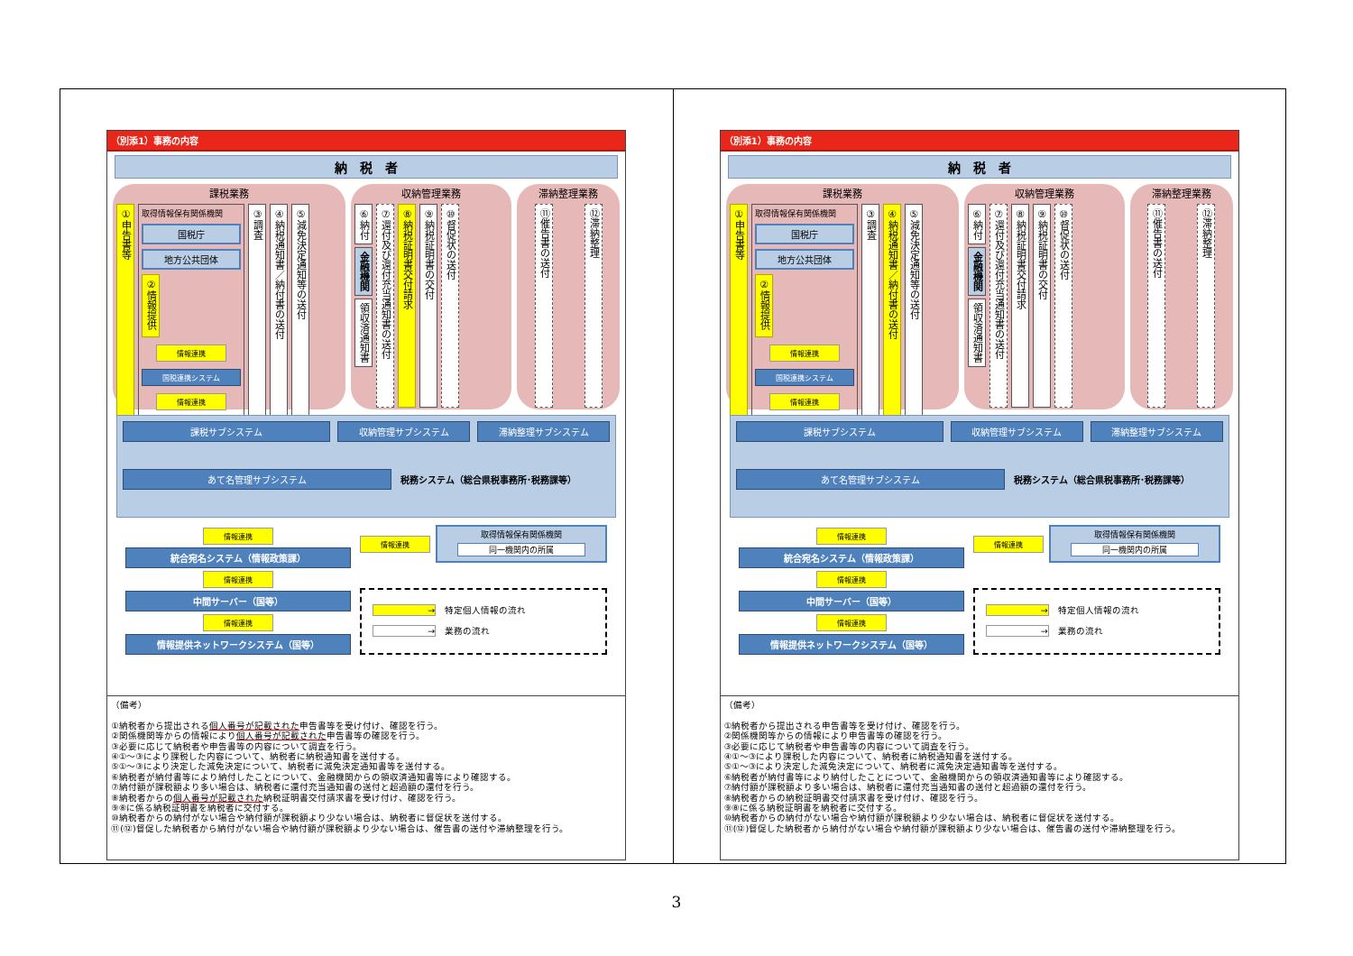（別添1）事務の内容
納　税　者
課税業務
①申告書等
取得情報保有関係機関
国税庁
地方公共団体
②情報提供
情報連携
国税連携システム
情報連携
③調査
④納税通知書／納付書の送付
⑤減免決定通知等の送付
収納管理業務
⑥納付
金融機関
領収済通知書
⑦還付及び還付充当通知書の送付
⑧納税証明書交付請求
⑨納税証明書の交付
⑩督促状の送付
滞納整理業務
⑪催告書の送付
⑫滞納整理
課税サブシステム 収納管理サブシステム 滞納整理サブシステム
あて名管理サブシステム
税務システム（総合県税事務所･税務課等）
情報連携
統合宛名システム（情報政策課）
情報連携
中間サーバー（国等）
情報連携
情報提供ネットワークシステム（国等）
情報連携
取得情報保有関係機関
同一機関内の所属
　　　　　　→　特定個人情報の流れ
　　　　　　→　業務の流れ
（備考）
①納税者から提出される個人番号が記載された申告書等を受け付け、確認を行う。
②関係機関等からの情報により個人番号が記載された申告書等の確認を行う。
③必要に応じて納税者や申告書等の内容について調査を行う。
④①～③により課税した内容について、納税者に納税通知書を送付する。
⑤①～③により決定した減免決定について、納税者に減免決定通知書等を送付する。
⑥納税者が納付書等により納付したことについて、金融機関からの領収済通知書等により確認する。
⑦納付額が課税額より多い場合は、納税者に還付充当通知書の送付と超過額の還付を行う。
⑧納税者からの個人番号が記載された納税証明書交付請求書を受け付け、確認を行う。
⑨⑧に係る納税証明書を納税者に交付する。
⑩納税者からの納付がない場合や納付額が課税額より少ない場合は、納税者に督促状を送付する。
⑪(⑫)督促した納税者から納付がない場合や納付額が課税額より少ない場合は、催告書の送付や滞納整理を行う。
（別添1）事務の内容
納　税　者
課税業務
①申告書等
取得情報保有関係機関
国税庁
地方公共団体
②情報提供
情報連携
国税連携システム
情報連携
③調査
④納税通知書／納付書の送付
⑤減免決定通知等の送付
収納管理業務
⑥納付
金融機関
領収済通知書
⑦還付及び還付充当通知書の送付
⑧納税証明書交付請求
⑨納税証明書の交付
⑩督促状の送付
滞納整理業務
⑪催告書の送付
⑫滞納整理
課税サブシステム 収納管理サブシステム 滞納整理サブシステム
あて名管理サブシステム
税務システム（総合県税事務所･税務課等）
情報連携
統合宛名システム（情報政策課）
情報連携
中間サーバー（国等）
情報連携
情報提供ネットワークシステム（国等）
情報連携
取得情報保有関係機関
同一機関内の所属
　　　　　　→　特定個人情報の流れ
　　　　　　→　業務の流れ
（備考）
①納税者から提出される申告書等を受け付け、確認を行う。
②関係機関等からの情報により申告書等の確認を行う。
③必要に応じて納税者や申告書等の内容について調査を行う。
④①～③により課税した内容について、納税者に納税通知書を送付する。
⑤①～③により決定した減免決定について、納税者に減免決定通知書等を送付する。
⑥納税者が納付書等により納付したことについて、金融機関からの領収済通知書等により確認する。
⑦納付額が課税額より多い場合は、納税者に還付充当通知書の送付と超過額の還付を行う。
⑧納税者からの納税証明書交付請求書を受け付け、確認を行う。
⑨⑧に係る納税証明書を納税者に交付する。
⑩納税者からの納付がない場合や納付額が課税額より少ない場合は、納税者に督促状を送付する。
⑪(⑫)督促した納税者から納付がない場合や納付額が課税額より少ない場合は、催告書の送付や滞納整理を行う。
3